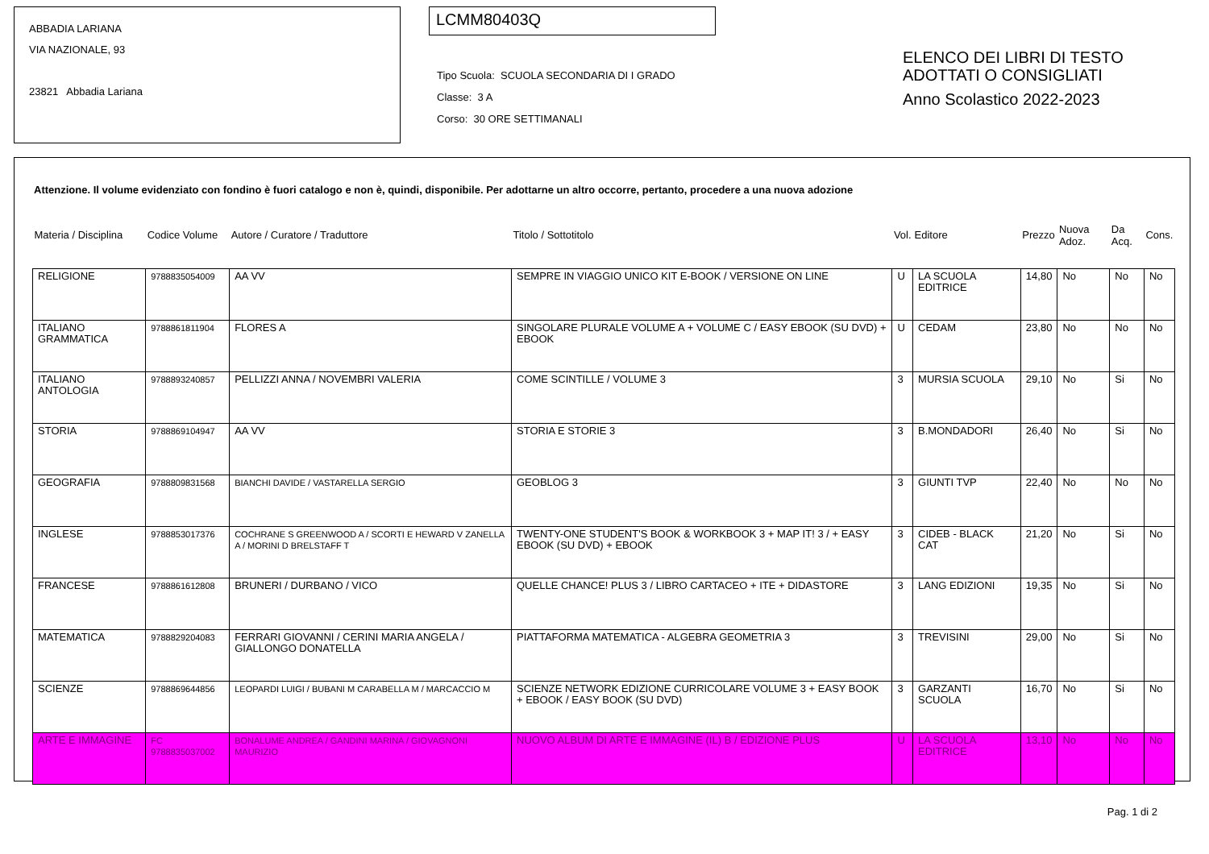ABBADIA LARIANA
VIA NAZIONALE, 93
23821 Abbadia Lariana
LCMM80403Q
Tipo Scuola: SCUOLA SECONDARIA DI I GRADO
Classe: 3 A
Corso: 30 ORE SETTIMANALI
ELENCO DEI LIBRI DI TESTO
ADOTTATI O CONSIGLIATI
Anno Scolastico 2022-2023
Attenzione. Il volume evidenziato con fondino è fuori catalogo e non è, quindi, disponibile. Per adottarne un altro occorre, pertanto, procedere a una nuova adozione
| Materia / Disciplina | Codice Volume | Autore / Curatore / Traduttore | Titolo / Sottotitolo | Vol. | Editore | Prezzo | Nuova Adoz. | Da Acq. | Cons. |
| --- | --- | --- | --- | --- | --- | --- | --- | --- | --- |
| RELIGIONE | 9788835054009 | AA VV | SEMPRE IN VIAGGIO UNICO KIT E-BOOK / VERSIONE ON LINE | U | LA SCUOLA EDITRICE | 14,80 | No | No | No |
| ITALIANO GRAMMATICA | 9788861811904 | FLORES A | SINGOLARE PLURALE VOLUME A + VOLUME C / EASY EBOOK (SU DVD) + EBOOK | U | CEDAM | 23,80 | No | No | No |
| ITALIANO ANTOLOGIA | 9788893240857 | PELLIZZI ANNA / NOVEMBRI VALERIA | COME SCINTILLE / VOLUME 3 | 3 | MURSIA SCUOLA | 29,10 | No | Si | No |
| STORIA | 9788869104947 | AA VV | STORIA E STORIE 3 | 3 | B.MONDADORI | 26,40 | No | Si | No |
| GEOGRAFIA | 9788809831568 | BIANCHI DAVIDE / VASTARELLA SERGIO | GEOBLOG 3 | 3 | GIUNTI TVP | 22,40 | No | No | No |
| INGLESE | 9788853017376 | COCHRANE S GREENWOOD A / SCORTI E HEWARD V ZANELLA A / MORINI D BRELSTAFF T | TWENTY-ONE STUDENT'S BOOK & WORKBOOK 3 + MAP IT! 3 / + EASY EBOOK (SU DVD) + EBOOK | 3 | CIDEB - BLACK CAT | 21,20 | No | Si | No |
| FRANCESE | 9788861612808 | BRUNERI / DURBANO / VICO | QUELLE CHANCE! PLUS 3 / LIBRO CARTACEO + ITE + DIDASTORE | 3 | LANG EDIZIONI | 19,35 | No | Si | No |
| MATEMATICA | 9788829204083 | FERRARI GIOVANNI / CERINI MARIA ANGELA / GIALLONGO DONATELLA | PIATTAFORMA MATEMATICA - ALGEBRA GEOMETRIA 3 | 3 | TREVISINI | 29,00 | No | Si | No |
| SCIENZE | 9788869644856 | LEOPARDI LUIGI / BUBANI M CARABELLA M / MARCACCIO M | SCIENZE NETWORK EDIZIONE CURRICOLARE VOLUME 3 + EASY BOOK + EBOOK / EASY BOOK (SU DVD) | 3 | GARZANTI SCUOLA | 16,70 | No | Si | No |
| ARTE E IMMAGINE | FC 9788835037002 | BONALUME ANDREA / GANDINI MARINA / GIOVAGNONI MAURIZIO | NUOVO ALBUM DI ARTE E IMMAGINE (IL) B / EDIZIONE PLUS | U | LA SCUOLA EDITRICE | 13,10 | No | No | No |
Pag. 1 di 2